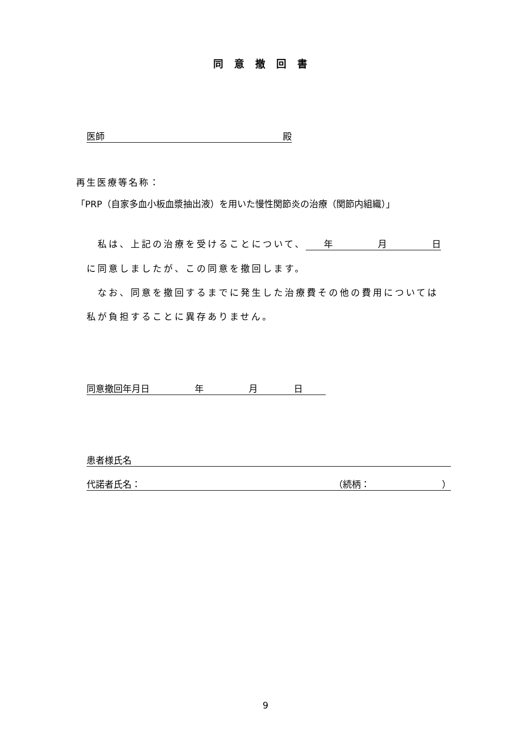同意撤回書
医師 殿
再生医療等名称：
「PRP（自家多血小板血漿抽出液）を用いた慢性関節炎の治療（関節内組織）」
　私は、上記の治療を受けることについて、 年　　　　　月　　　　　日
に同意しましたが、この同意を撤回します。
　なお、同意を撤回するまでに発生した治療費その他の費用については
私が負担することに異存ありません。
同意撤回年月日　　　　　年　　　　　月　　　　日
患者様氏名
代諾者氏名： （続柄：　　　　　　　　）
9